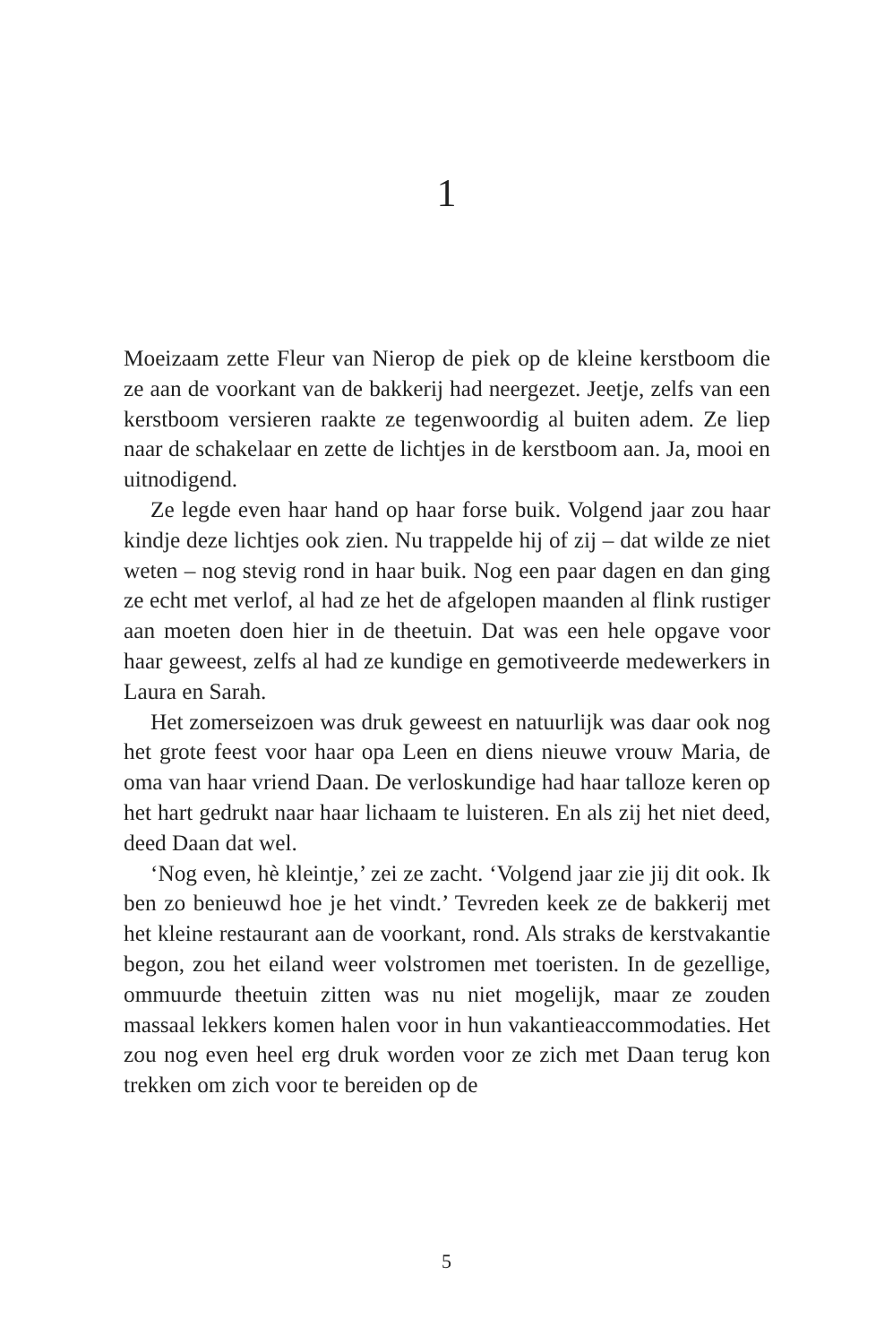1
Moeizaam zette Fleur van Nierop de piek op de kleine kerstboom die ze aan de voorkant van de bakkerij had neergezet. Jeetje, zelfs van een kerstboom versieren raakte ze tegenwoordig al buiten adem. Ze liep naar de schakelaar en zette de lichtjes in de kerstboom aan. Ja, mooi en uitnodigend.
Ze legde even haar hand op haar forse buik. Volgend jaar zou haar kindje deze lichtjes ook zien. Nu trappelde hij of zij – dat wilde ze niet weten – nog stevig rond in haar buik. Nog een paar dagen en dan ging ze echt met verlof, al had ze het de afgelopen maanden al flink rustiger aan moeten doen hier in de theetuin. Dat was een hele opgave voor haar geweest, zelfs al had ze kundige en gemotiveerde medewerkers in Laura en Sarah.
Het zomerseizoen was druk geweest en natuurlijk was daar ook nog het grote feest voor haar opa Leen en diens nieuwe vrouw Maria, de oma van haar vriend Daan. De verloskundige had haar talloze keren op het hart gedrukt naar haar lichaam te luisteren. En als zij het niet deed, deed Daan dat wel.
‘Nog even, hè kleintje,’ zei ze zacht. ‘Volgend jaar zie jij dit ook. Ik ben zo benieuwd hoe je het vindt.’ Tevreden keek ze de bakkerij met het kleine restaurant aan de voorkant, rond. Als straks de kerstvakantie begon, zou het eiland weer volstromen met toeristen. In de gezellige, ommuurde theetuin zitten was nu niet mogelijk, maar ze zouden massaal lekkers komen halen voor in hun vakantieaccommodaties. Het zou nog even heel erg druk worden voor ze zich met Daan terug kon trekken om zich voor te bereiden op de
5